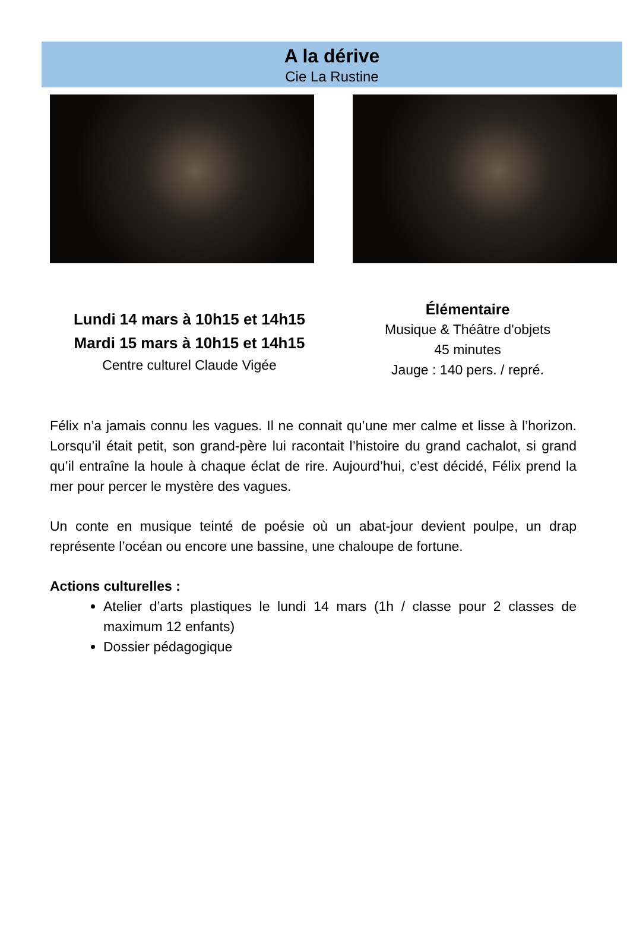A la dérive
Cie La Rustine
Lundi 14 mars à 10h15 et 14h15
Mardi 15 mars à 10h15 et 14h15
Centre culturel Claude Vigée
Élémentaire
Musique & Théâtre d'objets
45 minutes
Jauge : 140 pers. / repré.
Félix n’a jamais connu les vagues. Il ne connait qu’une mer calme et lisse à l’horizon. Lorsqu’il était petit, son grand-père lui racontait l’histoire du grand cachalot, si grand qu’il entraîne la houle à chaque éclat de rire. Aujourd’hui, c’est décidé, Félix prend la mer pour percer le mystère des vagues.
Un conte en musique teinté de poésie où un abat-jour devient poulpe, un drap représente l’océan ou encore une bassine, une chaloupe de fortune.
Actions culturelles :
Atelier d’arts plastiques le lundi 14 mars (1h / classe pour 2 classes de maximum 12 enfants)
Dossier pédagogique